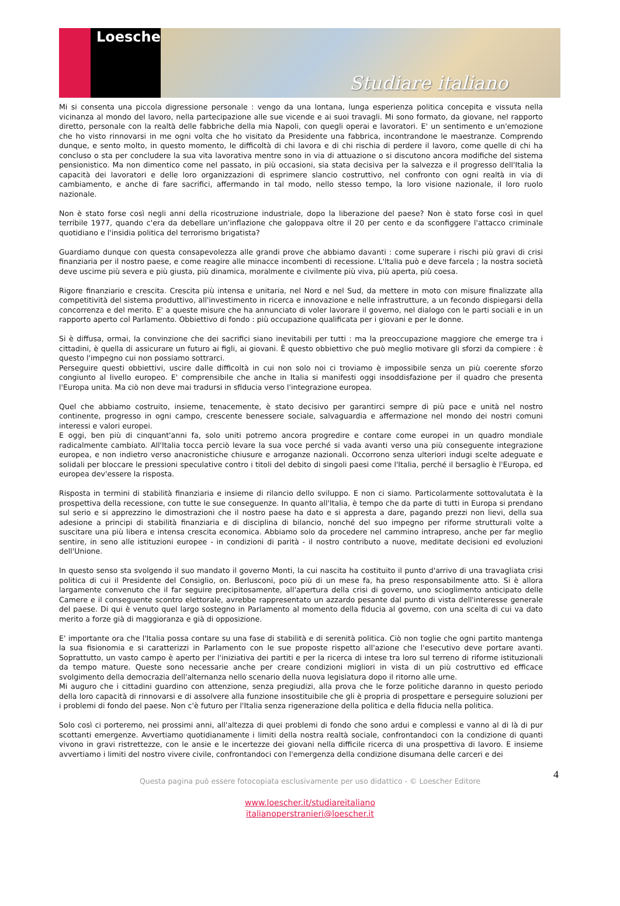Loescher
Studiare italiano
Mi si consenta una piccola digressione personale : vengo da una lontana, lunga esperienza politica concepita e vissuta nella vicinanza al mondo del lavoro, nella partecipazione alle sue vicende e ai suoi travagli. Mi sono formato, da giovane, nel rapporto diretto, personale con la realtà delle fabbriche della mia Napoli, con quegli operai e lavoratori. E' un sentimento e un'emozione che ho visto rinnovarsi in me ogni volta che ho visitato da Presidente una fabbrica, incontrandone le maestranze. Comprendo dunque, e sento molto, in questo momento, le difficoltà di chi lavora e di chi rischia di perdere il lavoro, come quelle di chi ha concluso o sta per concludere la sua vita lavorativa mentre sono in via di attuazione o si discutono ancora modifiche del sistema pensionistico. Ma non dimentico come nel passato, in più occasioni, sia stata decisiva per la salvezza e il progresso dell'Italia la capacità dei lavoratori e delle loro organizzazioni di esprimere slancio costruttivo, nel confronto con ogni realtà in via di cambiamento, e anche di fare sacrifici, affermando in tal modo, nello stesso tempo, la loro visione nazionale, il loro ruolo nazionale.
Non è stato forse così negli anni della ricostruzione industriale, dopo la liberazione del paese? Non è stato forse così in quel terribile 1977, quando c'era da debellare un'inflazione che galoppava oltre il 20 per cento e da sconfiggere l'attacco criminale quotidiano e l'insidia politica del terrorismo brigatista?
Guardiamo dunque con questa consapevolezza alle grandi prove che abbiamo davanti : come superare i rischi più gravi di crisi finanziaria per il nostro paese, e come reagire alle minacce incombenti di recessione. L'Italia può e deve farcela ; la nostra società deve uscirne più severa e più giusta, più dinamica, moralmente e civilmente più viva, più aperta, più coesa.
Rigore finanziario e crescita. Crescita più intensa e unitaria, nel Nord e nel Sud, da mettere in moto con misure finalizzate alla competitività del sistema produttivo, all'investimento in ricerca e innovazione e nelle infrastrutture, a un fecondo dispiegarsi della concorrenza e del merito. E' a queste misure che ha annunciato di voler lavorare il governo, nel dialogo con le parti sociali e in un rapporto aperto col Parlamento. Obbiettivo di fondo : più occupazione qualificata per i giovani e per le donne.
Si è diffusa, ormai, la convinzione che dei sacrifici siano inevitabili per tutti : ma la preoccupazione maggiore che emerge tra i cittadini, è quella di assicurare un futuro ai figli, ai giovani. È questo obbiettivo che può meglio motivare gli sforzi da compiere : è questo l'impegno cui non possiamo sottrarci.
Perseguire questi obbiettivi, uscire dalle difficoltà in cui non solo noi ci troviamo è impossibile senza un più coerente sforzo congiunto al livello europeo. E' comprensibile che anche in Italia si manifesti oggi insoddisfazione per il quadro che presenta l'Europa unita. Ma ciò non deve mai tradursi in sfiducia verso l'integrazione europea.
Quel che abbiamo costruito, insieme, tenacemente, è stato decisivo per garantirci sempre di più pace e unità nel nostro continente, progresso in ogni campo, crescente benessere sociale, salvaguardia e affermazione nel mondo dei nostri comuni interessi e valori europei.
E oggi, ben più di cinquant'anni fa, solo uniti potremo ancora progredire e contare come europei in un quadro mondiale radicalmente cambiato. All'Italia tocca perciò levare la sua voce perché si vada avanti verso una più conseguente integrazione europea, e non indietro verso anacronistiche chiusure e arroganze nazionali. Occorrono senza ulteriori indugi scelte adeguate e solidali per bloccare le pressioni speculative contro i titoli del debito di singoli paesi come l'Italia, perché il bersaglio è l'Europa, ed europea dev'essere la risposta.
Risposta in termini di stabilità finanziaria e insieme di rilancio dello sviluppo. E non ci siamo. Particolarmente sottovalutata è la prospettiva della recessione, con tutte le sue conseguenze. In quanto all'Italia, è tempo che da parte di tutti in Europa si prendano sul serio e si apprezzino le dimostrazioni che il nostro paese ha dato e si appresta a dare, pagando prezzi non lievi, della sua adesione a principi di stabilità finanziaria e di disciplina di bilancio, nonché del suo impegno per riforme strutturali volte a suscitare una più libera e intensa crescita economica. Abbiamo solo da procedere nel cammino intrapreso, anche per far meglio sentire, in seno alle istituzioni europee - in condizioni di parità - il nostro contributo a nuove, meditate decisioni ed evoluzioni dell'Unione.
In questo senso sta svolgendo il suo mandato il governo Monti, la cui nascita ha costituito il punto d'arrivo di una travagliata crisi politica di cui il Presidente del Consiglio, on. Berlusconi, poco più di un mese fa, ha preso responsabilmente atto. Si è allora largamente convenuto che il far seguire precipitosamente, all'apertura della crisi di governo, uno scioglimento anticipato delle Camere e il conseguente scontro elettorale, avrebbe rappresentato un azzardo pesante dal punto di vista dell'interesse generale del paese. Di qui è venuto quel largo sostegno in Parlamento al momento della fiducia al governo, con una scelta di cui va dato merito a forze già di maggioranza e già di opposizione.
E' importante ora che l'Italia possa contare su una fase di stabilità e di serenità politica. Ciò non toglie che ogni partito mantenga la sua fisionomia e si caratterizzi in Parlamento con le sue proposte rispetto all'azione che l'esecutivo deve portare avanti. Soprattutto, un vasto campo è aperto per l'iniziativa dei partiti e per la ricerca di intese tra loro sul terreno di riforme istituzionali da tempo mature. Queste sono necessarie anche per creare condizioni migliori in vista di un più costruttivo ed efficace svolgimento della democrazia dell'alternanza nello scenario della nuova legislatura dopo il ritorno alle urne.
Mi auguro che i cittadini guardino con attenzione, senza pregiudizi, alla prova che le forze politiche daranno in questo periodo della loro capacità di rinnovarsi e di assolvere alla funzione insostituibile che gli è propria di prospettare e perseguire soluzioni per i problemi di fondo del paese. Non c'è futuro per l'Italia senza rigenerazione della politica e della fiducia nella politica.
Solo così ci porteremo, nei prossimi anni, all'altezza di quei problemi di fondo che sono ardui e complessi e vanno al di là di pur scottanti emergenze. Avvertiamo quotidianamente i limiti della nostra realtà sociale, confrontandoci con la condizione di quanti vivono in gravi ristrettezze, con le ansie e le incertezze dei giovani nella difficile ricerca di una prospettiva di lavoro. E insieme avvertiamo i limiti del nostro vivere civile, confrontandoci con l'emergenza della condizione disumana delle carceri e dei
4 Questa pagina può essere fotocopiata esclusivamente per uso didattico - © Loescher Editore
www.loescher.it/studiareitaliano
italianoperstranieri@loescher.it